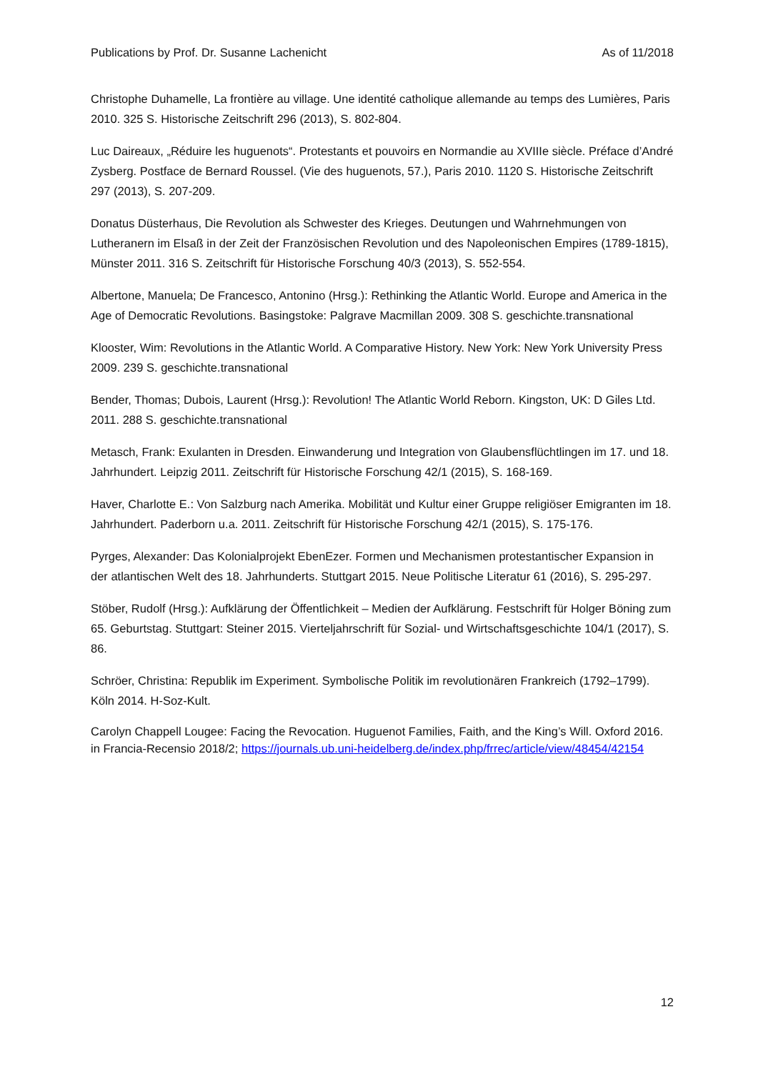Publications by Prof. Dr. Susanne Lachenicht As of 11/2018
Christophe Duhamelle, La frontière au village. Une identité catholique allemande au temps des Lumières, Paris 2010. 325 S. Historische Zeitschrift 296 (2013), S. 802-804.
Luc Daireaux, „Réduire les huguenots“. Protestants et pouvoirs en Normandie au XVIIIe siècle. Préface d’André Zysberg. Postface de Bernard Roussel. (Vie des huguenots, 57.), Paris 2010. 1120 S. Historische Zeitschrift 297 (2013), S. 207-209.
Donatus Düsterhaus, Die Revolution als Schwester des Krieges. Deutungen und Wahrnehmungen von Lutheranern im Elsaß in der Zeit der Französischen Revolution und des Napoleonischen Empires (1789-1815), Münster 2011. 316 S. Zeitschrift für Historische Forschung 40/3 (2013), S. 552-554.
Albertone, Manuela; De Francesco, Antonino (Hrsg.): Rethinking the Atlantic World. Europe and America in the Age of Democratic Revolutions. Basingstoke: Palgrave Macmillan 2009. 308 S. geschichte.transnational
Klooster, Wim: Revolutions in the Atlantic World. A Comparative History. New York: New York University Press 2009. 239 S. geschichte.transnational
Bender, Thomas; Dubois, Laurent (Hrsg.): Revolution! The Atlantic World Reborn. Kingston, UK: D Giles Ltd. 2011. 288 S. geschichte.transnational
Metasch, Frank: Exulanten in Dresden. Einwanderung und Integration von Glaubensflüchtlingen im 17. und 18. Jahrhundert. Leipzig 2011. Zeitschrift für Historische Forschung 42/1 (2015), S. 168-169.
Haver, Charlotte E.: Von Salzburg nach Amerika. Mobilität und Kultur einer Gruppe religiöser Emigranten im 18. Jahrhundert. Paderborn u.a. 2011. Zeitschrift für Historische Forschung 42/1 (2015), S. 175-176.
Pyrges, Alexander: Das Kolonialprojekt EbenEzer. Formen und Mechanismen protestantischer Expansion in der atlantischen Welt des 18. Jahrhunderts. Stuttgart 2015. Neue Politische Literatur 61 (2016), S. 295-297.
Stöber, Rudolf (Hrsg.): Aufklärung der Öffentlichkeit – Medien der Aufklärung. Festschrift für Holger Böning zum 65. Geburtstag. Stuttgart: Steiner 2015. Vierteljahrschrift für Sozial- und Wirtschaftsgeschichte 104/1 (2017), S. 86.
Schröer, Christina: Republik im Experiment. Symbolische Politik im revolutionären Frankreich (1792–1799). Köln 2014. H-Soz-Kult.
Carolyn Chappell Lougee: Facing the Revocation. Huguenot Families, Faith, and the King’s Will. Oxford 2016. in Francia-Recensio 2018/2; https://journals.ub.uni-heidelberg.de/index.php/frrec/article/view/48454/42154
12